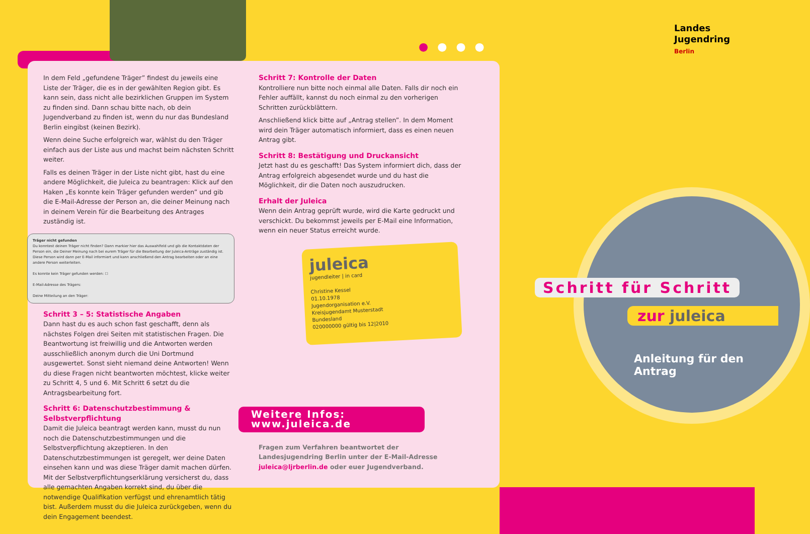●●●●
Landes
Jugendring
Berlin
Schritt für Schritt
zur juleica
Anleitung für den Antrag
In dem Feld „gefundene Träger” findest du jeweils eine Liste der Träger, die es in der gewählten Region gibt. Es kann sein, dass nicht alle bezirklichen Gruppen im System zu finden sind. Dann schau bitte nach, ob dein Jugendverband zu finden ist, wenn du nur das Bundesland Berlin eingibst (keinen Bezirk).
Wenn deine Suche erfolgreich war, wählst du den Träger einfach aus der Liste aus und machst beim nächsten Schritt weiter.
Falls es deinen Träger in der Liste nicht gibt, hast du eine andere Möglichkeit, die Juleica zu beantragen: Klick auf den Haken „Es konnte kein Träger gefunden werden” und gib die E-Mail-Adresse der Person an, die deiner Meinung nach in deinem Verein für die Bearbeitung des Antrages zuständig ist.
Träger nicht gefunden
Du konntest deinen Träger nicht finden? Dann markier hier das Auswahlfeld und gib die Kontaktdaten der Person ein, die Deiner Meinung nach bei eurem Träger für die Bearbeitung der Juleica-Anträge zuständig ist. Diese Person wird dann per E-Mail informiert und kann anschließend den Antrag bearbeiten oder an eine andere Person weiterleiten.
Es konnte kein Träger gefunden werden: ☐
E-Mail-Adresse des Trägers:
Deine Mitteilung an den Träger:
Schritt 3 – 5: Statistische Angaben
Dann hast du es auch schon fast geschafft, denn als nächstes Folgen drei Seiten mit statistischen Fragen. Die Beantwortung ist freiwillig und die Antworten werden ausschließlich anonym durch die Uni Dortmund ausgewertet. Sonst sieht niemand deine Antworten! Wenn du diese Fragen nicht beantworten möchtest, klicke weiter zu Schritt 4, 5 und 6. Mit Schritt 6 setzt du die Antragsbearbeitung fort.
Schritt 6: Datenschutzbestimmung & Selbstverpflichtung
Damit die Juleica beantragt werden kann, musst du nun noch die Datenschutzbestimmungen und die Selbstverpflichtung akzeptieren. In den Datenschutzbestimmungen ist geregelt, wer deine Daten einsehen kann und was diese Träger damit machen dürfen. Mit der Selbstverpflichtungserklärung versicherst du, dass alle gemachten Angaben korrekt sind, du über die notwendige Qualifikation verfügst und ehrenamtlich tätig bist. Außerdem musst du die Juleica zurückgeben, wenn du dein Engagement beendest.
Schritt 7: Kontrolle der Daten
Kontrolliere nun bitte noch einmal alle Daten. Falls dir noch ein Fehler auffällt, kannst du noch einmal zu den vorherigen Schritten zurückblättern.
Anschließend klick bitte auf „Antrag stellen”. In dem Moment wird dein Träger automatisch informiert, dass es einen neuen Antrag gibt.
Schritt 8: Bestätigung und Druckansicht
Jetzt hast du es geschafft! Das System informiert dich, dass der Antrag erfolgreich abgesendet wurde und du hast die Möglichkeit, dir die Daten noch auszudrucken.
Erhalt der Juleica
Wenn dein Antrag geprüft wurde, wird die Karte gedruckt und verschickt. Du bekommst jeweils per E-Mail eine Information, wenn ein neuer Status erreicht wurde.
juleica
jugendleiter | in card
Christine Kessel
01.10.1978
Jugendorganisation e.V.
Kreisjugendamt Musterstadt
Bundesland
020000000 gültig bis 12|2010
Weitere Infos: www.juleica.de
Fragen zum Verfahren beantwortet der Landesjugendring Berlin unter der E-Mail-Adresse juleica@ljrberlin.de oder euer Jugendverband.